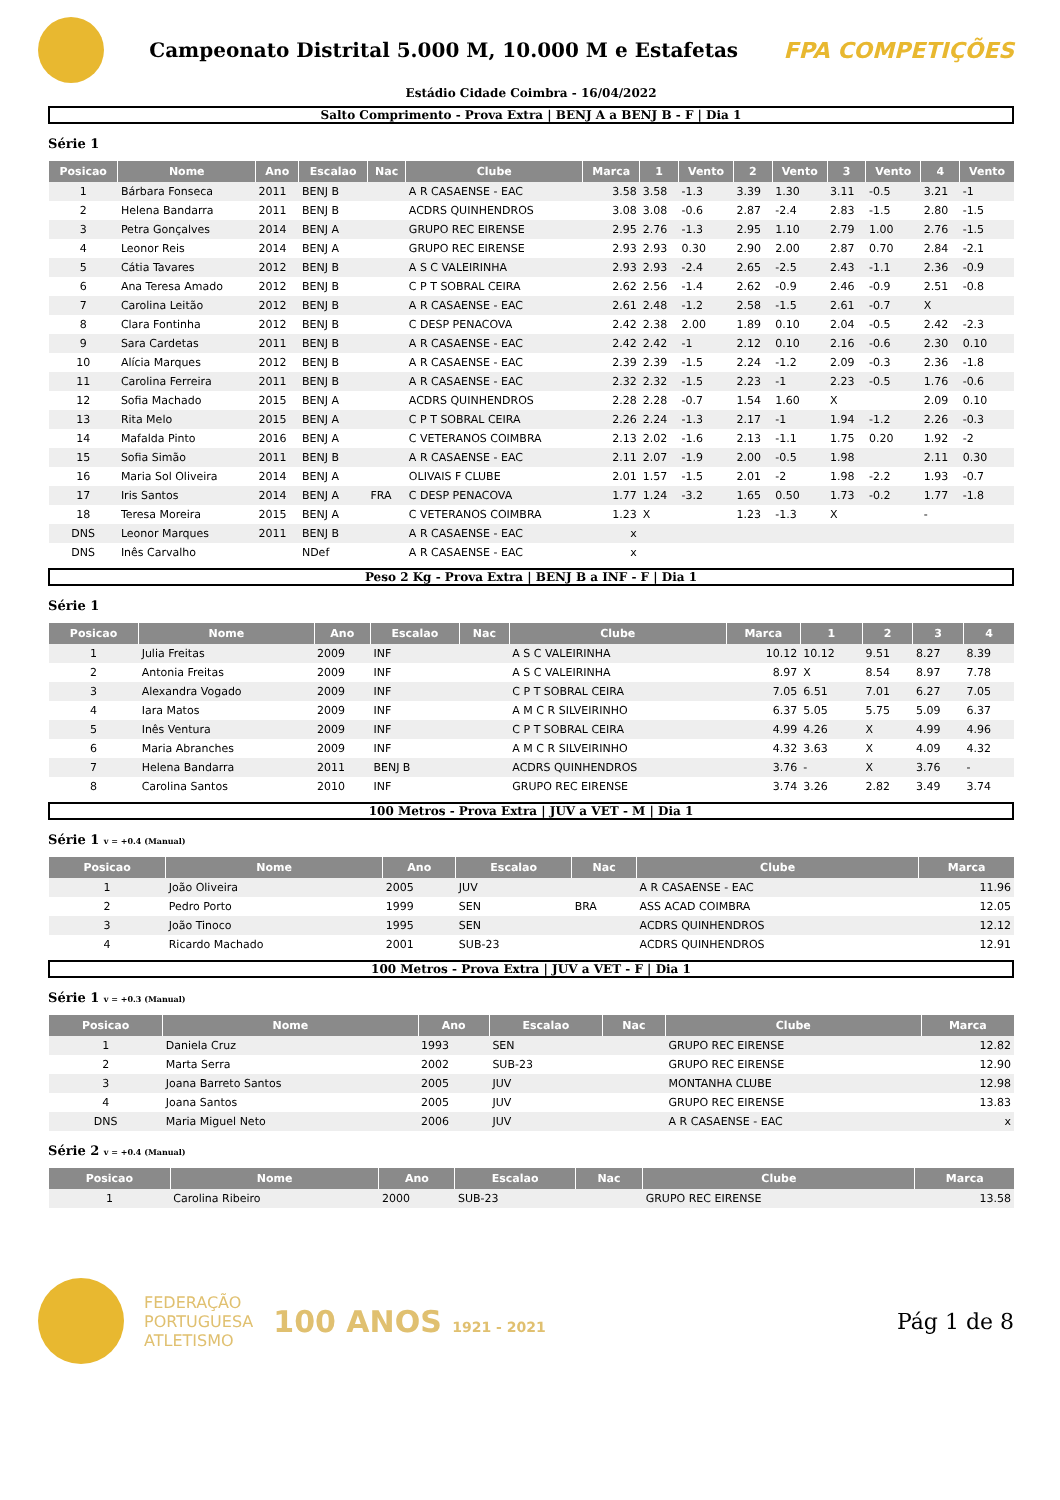Campeonato Distrital 5.000 M, 10.000 M e Estafetas
FPA COMPETIÇÕES
Estádio Cidade Coimbra - 16/04/2022
Salto Comprimento - Prova Extra | BENJ A a BENJ B - F | Dia 1
Série 1
| Posicao | Nome | Ano | Escalao | Nac | Clube | Marca | 1 | Vento | 2 | Vento | 3 | Vento | 4 | Vento |
| --- | --- | --- | --- | --- | --- | --- | --- | --- | --- | --- | --- | --- | --- | --- |
| 1 | Bárbara Fonseca | 2011 | BENJ B | | A R CASAENSE - EAC | 3.58 | 3.58 | -1.3 | 3.39 | 1.30 | 3.11 | -0.5 | 3.21 | -1 |
| 2 | Helena Bandarra | 2011 | BENJ B | | ACDRS QUINHENDROS | 3.08 | 3.08 | -0.6 | 2.87 | -2.4 | 2.83 | -1.5 | 2.80 | -1.5 |
| 3 | Petra Gonçalves | 2014 | BENJ A | | GRUPO REC EIRENSE | 2.95 | 2.76 | -1.3 | 2.95 | 1.10 | 2.79 | 1.00 | 2.76 | -1.5 |
| 4 | Leonor Reis | 2014 | BENJ A | | GRUPO REC EIRENSE | 2.93 | 2.93 | 0.30 | 2.90 | 2.00 | 2.87 | 0.70 | 2.84 | -2.1 |
| 5 | Cátia Tavares | 2012 | BENJ B | | A S C VALEIRINHA | 2.93 | 2.93 | -2.4 | 2.65 | -2.5 | 2.43 | -1.1 | 2.36 | -0.9 |
| 6 | Ana Teresa Amado | 2012 | BENJ B | | C P T SOBRAL CEIRA | 2.62 | 2.56 | -1.4 | 2.62 | -0.9 | 2.46 | -0.9 | 2.51 | -0.8 |
| 7 | Carolina Leitão | 2012 | BENJ B | | A R CASAENSE - EAC | 2.61 | 2.48 | -1.2 | 2.58 | -1.5 | 2.61 | -0.7 | X | |
| 8 | Clara Fontinha | 2012 | BENJ B | | C DESP PENACOVA | 2.42 | 2.38 | 2.00 | 1.89 | 0.10 | 2.04 | -0.5 | 2.42 | -2.3 |
| 9 | Sara Cardetas | 2011 | BENJ B | | A R CASAENSE - EAC | 2.42 | 2.42 | -1 | 2.12 | 0.10 | 2.16 | -0.6 | 2.30 | 0.10 |
| 10 | Alícia Marques | 2012 | BENJ B | | A R CASAENSE - EAC | 2.39 | 2.39 | -1.5 | 2.24 | -1.2 | 2.09 | -0.3 | 2.36 | -1.8 |
| 11 | Carolina Ferreira | 2011 | BENJ B | | A R CASAENSE - EAC | 2.32 | 2.32 | -1.5 | 2.23 | -1 | 2.23 | -0.5 | 1.76 | -0.6 |
| 12 | Sofia Machado | 2015 | BENJ A | | ACDRS QUINHENDROS | 2.28 | 2.28 | -0.7 | 1.54 | 1.60 | X | | 2.09 | 0.10 |
| 13 | Rita Melo | 2015 | BENJ A | | C P T SOBRAL CEIRA | 2.26 | 2.24 | -1.3 | 2.17 | -1 | 1.94 | -1.2 | 2.26 | -0.3 |
| 14 | Mafalda Pinto | 2016 | BENJ A | | C VETERANOS COIMBRA | 2.13 | 2.02 | -1.6 | 2.13 | -1.1 | 1.75 | 0.20 | 1.92 | -2 |
| 15 | Sofia Simão | 2011 | BENJ B | | A R CASAENSE - EAC | 2.11 | 2.07 | -1.9 | 2.00 | -0.5 | 1.98 | | 2.11 | 0.30 |
| 16 | Maria Sol Oliveira | 2014 | BENJ A | | OLIVAIS F CLUBE | 2.01 | 1.57 | -1.5 | 2.01 | -2 | 1.98 | -2.2 | 1.93 | -0.7 |
| 17 | Iris Santos | 2014 | BENJ A | FRA | C DESP PENACOVA | 1.77 | 1.24 | -3.2 | 1.65 | 0.50 | 1.73 | -0.2 | 1.77 | -1.8 |
| 18 | Teresa Moreira | 2015 | BENJ A | | C VETERANOS COIMBRA | 1.23 | X | | 1.23 | -1.3 | X | | - | |
| DNS | Leonor Marques | 2011 | BENJ B | | A R CASAENSE - EAC | x | | | | | | | | |
| DNS | Inês Carvalho | | NDef | | A R CASAENSE - EAC | x | | | | | | | | |
Peso 2 Kg - Prova Extra | BENJ B a INF - F | Dia 1
Série 1
| Posicao | Nome | Ano | Escalao | Nac | Clube | Marca | 1 | 2 | 3 | 4 |
| --- | --- | --- | --- | --- | --- | --- | --- | --- | --- | --- |
| 1 | Julia Freitas | 2009 | INF | | A S C VALEIRINHA | 10.12 | 10.12 | 9.51 | 8.27 | 8.39 |
| 2 | Antonia Freitas | 2009 | INF | | A S C VALEIRINHA | 8.97 | X | 8.54 | 8.97 | 7.78 |
| 3 | Alexandra Vogado | 2009 | INF | | C P T SOBRAL CEIRA | 7.05 | 6.51 | 7.01 | 6.27 | 7.05 |
| 4 | Iara Matos | 2009 | INF | | A M C R SILVEIRINHO | 6.37 | 5.05 | 5.75 | 5.09 | 6.37 |
| 5 | Inês Ventura | 2009 | INF | | C P T SOBRAL CEIRA | 4.99 | 4.26 | X | 4.99 | 4.96 |
| 6 | Maria Abranches | 2009 | INF | | A M C R SILVEIRINHO | 4.32 | 3.63 | X | 4.09 | 4.32 |
| 7 | Helena Bandarra | 2011 | BENJ B | | ACDRS QUINHENDROS | 3.76 | - | X | 3.76 | - |
| 8 | Carolina Santos | 2010 | INF | | GRUPO REC EIRENSE | 3.74 | 3.26 | 2.82 | 3.49 | 3.74 |
100 Metros - Prova Extra | JUV a VET - M | Dia 1
Série 1 v = +0.4 (Manual)
| Posicao | Nome | Ano | Escalao | Nac | Clube | Marca |
| --- | --- | --- | --- | --- | --- | --- |
| 1 | João Oliveira | 2005 | JUV | | A R CASAENSE - EAC | 11.96 |
| 2 | Pedro Porto | 1999 | SEN | BRA | ASS ACAD COIMBRA | 12.05 |
| 3 | João Tinoco | 1995 | SEN | | ACDRS QUINHENDROS | 12.12 |
| 4 | Ricardo Machado | 2001 | SUB-23 | | ACDRS QUINHENDROS | 12.91 |
100 Metros - Prova Extra | JUV a VET - F | Dia 1
Série 1 v = +0.3 (Manual)
| Posicao | Nome | Ano | Escalao | Nac | Clube | Marca |
| --- | --- | --- | --- | --- | --- | --- |
| 1 | Daniela Cruz | 1993 | SEN | | GRUPO REC EIRENSE | 12.82 |
| 2 | Marta Serra | 2002 | SUB-23 | | GRUPO REC EIRENSE | 12.90 |
| 3 | Joana Barreto Santos | 2005 | JUV | | MONTANHA CLUBE | 12.98 |
| 4 | Joana Santos | 2005 | JUV | | GRUPO REC EIRENSE | 13.83 |
| DNS | Maria Miguel Neto | 2006 | JUV | | A R CASAENSE - EAC | x |
Série 2 v = +0.4 (Manual)
| Posicao | Nome | Ano | Escalao | Nac | Clube | Marca |
| --- | --- | --- | --- | --- | --- | --- |
| 1 | Carolina Ribeiro | 2000 | SUB-23 | | GRUPO REC EIRENSE | 13.58 |
FEDERAÇÃO
PORTUGUESA
ATLETISMO
100 ANOS 1921 - 2021
Pág 1 de 8